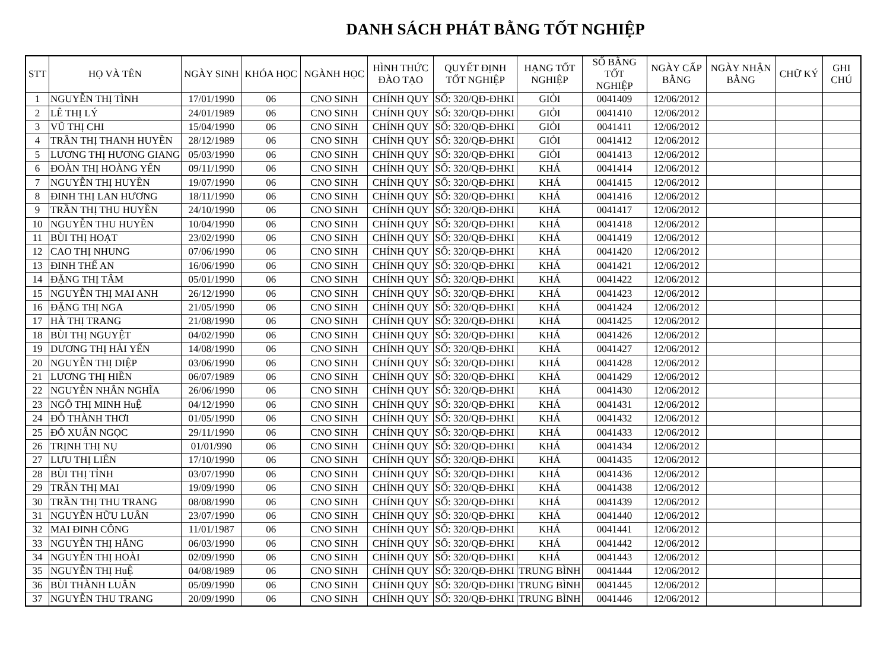DANH SÁCH PHÁT BẰNG TỐT NGHIỆP
| STT | HỌ VÀ TÊN | NGÀY SINH | KHÓA HỌC | NGÀNH HỌC | HÌNH THỨC ĐÀO TẠO | QUYẾT ĐỊNH TỐT NGHIỆP | HẠNG TỐT NGHIỆP | SỐ BẰNG TỐT NGHIỆP | NGÀY CẤP BẰNG | NGÀY NHẬN BẰNG | CHỮ KÝ | GHI CHÚ |
| --- | --- | --- | --- | --- | --- | --- | --- | --- | --- | --- | --- | --- |
| 1 | NGUYỄN THỊ TÌNH | 17/01/1990 | 06 | CNO SINH | CHÍNH QUY | SỐ: 320/QĐ-ĐHKI | GIỎI | 0041409 | 12/06/2012 | | | |
| 2 | LÊ THỊ LÝ | 24/01/1989 | 06 | CNO SINH | CHÍNH QUY | SỐ: 320/QĐ-ĐHKI | GIỎI | 0041410 | 12/06/2012 | | | |
| 3 | VŨ THỊ CHI | 15/04/1990 | 06 | CNO SINH | CHÍNH QUY | SỐ: 320/QĐ-ĐHKI | GIỎI | 0041411 | 12/06/2012 | | | |
| 4 | TRẦN THỊ THANH HUYỀN | 28/12/1989 | 06 | CNO SINH | CHÍNH QUY | SỐ: 320/QĐ-ĐHKI | GIỎI | 0041412 | 12/06/2012 | | | |
| 5 | LƯƠNG THỊ HƯƠNG GIANG | 05/03/1990 | 06 | CNO SINH | CHÍNH QUY | SỐ: 320/QĐ-ĐHKI | GIỎI | 0041413 | 12/06/2012 | | | |
| 6 | ĐOÀN THỊ HOÀNG YẾN | 09/11/1990 | 06 | CNO SINH | CHÍNH QUY | SỐ: 320/QĐ-ĐHKI | KHÁ | 0041414 | 12/06/2012 | | | |
| 7 | NGUYỄN THỊ HUYỀN | 19/07/1990 | 06 | CNO SINH | CHÍNH QUY | SỐ: 320/QĐ-ĐHKI | KHÁ | 0041415 | 12/06/2012 | | | |
| 8 | ĐINH THỊ LAN HƯƠNG | 18/11/1990 | 06 | CNO SINH | CHÍNH QUY | SỐ: 320/QĐ-ĐHKI | KHÁ | 0041416 | 12/06/2012 | | | |
| 9 | TRẦN THỊ THU HUYỀN | 24/10/1990 | 06 | CNO SINH | CHÍNH QUY | SỐ: 320/QĐ-ĐHKI | KHÁ | 0041417 | 12/06/2012 | | | |
| 10 | NGUYỄN THU HUYỀN | 10/04/1990 | 06 | CNO SINH | CHÍNH QUY | SỐ: 320/QĐ-ĐHKI | KHÁ | 0041418 | 12/06/2012 | | | |
| 11 | BÙI THỊ HOẠT | 23/02/1990 | 06 | CNO SINH | CHÍNH QUY | SỐ: 320/QĐ-ĐHKI | KHÁ | 0041419 | 12/06/2012 | | | |
| 12 | CAO THỊ NHUNG | 07/06/1990 | 06 | CNO SINH | CHÍNH QUY | SỐ: 320/QĐ-ĐHKI | KHÁ | 0041420 | 12/06/2012 | | | |
| 13 | ĐINH THẾ AN | 16/06/1990 | 06 | CNO SINH | CHÍNH QUY | SỐ: 320/QĐ-ĐHKI | KHÁ | 0041421 | 12/06/2012 | | | |
| 14 | ĐẶNG THỊ TÂM | 05/01/1990 | 06 | CNO SINH | CHÍNH QUY | SỐ: 320/QĐ-ĐHKI | KHÁ | 0041422 | 12/06/2012 | | | |
| 15 | NGUYỄN THỊ MAI ANH | 26/12/1990 | 06 | CNO SINH | CHÍNH QUY | SỐ: 320/QĐ-ĐHKI | KHÁ | 0041423 | 12/06/2012 | | | |
| 16 | ĐẶNG THỊ NGA | 21/05/1990 | 06 | CNO SINH | CHÍNH QUY | SỐ: 320/QĐ-ĐHKI | KHÁ | 0041424 | 12/06/2012 | | | |
| 17 | HÀ THỊ TRANG | 21/08/1990 | 06 | CNO SINH | CHÍNH QUY | SỐ: 320/QĐ-ĐHKI | KHÁ | 0041425 | 12/06/2012 | | | |
| 18 | BÙI THỊ NGUYỆT | 04/02/1990 | 06 | CNO SINH | CHÍNH QUY | SỐ: 320/QĐ-ĐHKI | KHÁ | 0041426 | 12/06/2012 | | | |
| 19 | DƯƠNG THỊ HẢI YẾN | 14/08/1990 | 06 | CNO SINH | CHÍNH QUY | SỐ: 320/QĐ-ĐHKI | KHÁ | 0041427 | 12/06/2012 | | | |
| 20 | NGUYỄN THỊ DIỆP | 03/06/1990 | 06 | CNO SINH | CHÍNH QUY | SỐ: 320/QĐ-ĐHKI | KHÁ | 0041428 | 12/06/2012 | | | |
| 21 | LƯƠNG THỊ HIỀN | 06/07/1989 | 06 | CNO SINH | CHÍNH QUY | SỐ: 320/QĐ-ĐHKI | KHÁ | 0041429 | 12/06/2012 | | | |
| 22 | NGUYỄN NHÂN NGHĨA | 26/06/1990 | 06 | CNO SINH | CHÍNH QUY | SỐ: 320/QĐ-ĐHKI | KHÁ | 0041430 | 12/06/2012 | | | |
| 23 | NGÔ THỊ MINH HuỆ | 04/12/1990 | 06 | CNO SINH | CHÍNH QUY | SỐ: 320/QĐ-ĐHKI | KHÁ | 0041431 | 12/06/2012 | | | |
| 24 | ĐỖ THÀNH THƠI | 01/05/1990 | 06 | CNO SINH | CHÍNH QUY | SỐ: 320/QĐ-ĐHKI | KHÁ | 0041432 | 12/06/2012 | | | |
| 25 | ĐỖ XUÂN NGỌC | 29/11/1990 | 06 | CNO SINH | CHÍNH QUY | SỐ: 320/QĐ-ĐHKI | KHÁ | 0041433 | 12/06/2012 | | | |
| 26 | TRỊNH THỊ NỤ | 01/01/990 | 06 | CNO SINH | CHÍNH QUY | SỐ: 320/QĐ-ĐHKI | KHÁ | 0041434 | 12/06/2012 | | | |
| 27 | LƯU THỊ LIÊN | 17/10/1990 | 06 | CNO SINH | CHÍNH QUY | SỐ: 320/QĐ-ĐHKI | KHÁ | 0041435 | 12/06/2012 | | | |
| 28 | BÙI THỊ TỈNH | 03/07/1990 | 06 | CNO SINH | CHÍNH QUY | SỐ: 320/QĐ-ĐHKI | KHÁ | 0041436 | 12/06/2012 | | | |
| 29 | TRẦN THỊ MAI | 19/09/1990 | 06 | CNO SINH | CHÍNH QUY | SỐ: 320/QĐ-ĐHKI | KHÁ | 0041438 | 12/06/2012 | | | |
| 30 | TRẦN THỊ THU TRANG | 08/08/1990 | 06 | CNO SINH | CHÍNH QUY | SỐ: 320/QĐ-ĐHKI | KHÁ | 0041439 | 12/06/2012 | | | |
| 31 | NGUYỄN HỮU LUÂN | 23/07/1990 | 06 | CNO SINH | CHÍNH QUY | SỐ: 320/QĐ-ĐHKI | KHÁ | 0041440 | 12/06/2012 | | | |
| 32 | MAI ĐINH CÔNG | 11/01/1987 | 06 | CNO SINH | CHÍNH QUY | SỐ: 320/QĐ-ĐHKI | KHÁ | 0041441 | 12/06/2012 | | | |
| 33 | NGUYỄN THỊ HẰNG | 06/03/1990 | 06 | CNO SINH | CHÍNH QUY | SỐ: 320/QĐ-ĐHKI | KHÁ | 0041442 | 12/06/2012 | | | |
| 34 | NGUYỄN THỊ HOÀI | 02/09/1990 | 06 | CNO SINH | CHÍNH QUY | SỐ: 320/QĐ-ĐHKI | KHÁ | 0041443 | 12/06/2012 | | | |
| 35 | NGUYỄN THỊ HuỆ | 04/08/1989 | 06 | CNO SINH | CHÍNH QUY | SỐ: 320/QĐ-ĐHKI | TRUNG BÌNH | 0041444 | 12/06/2012 | | | |
| 36 | BÙI THÀNH LUÂN | 05/09/1990 | 06 | CNO SINH | CHÍNH QUY | SỐ: 320/QĐ-ĐHKI | TRUNG BÌNH | 0041445 | 12/06/2012 | | | |
| 37 | NGUYỄN THU TRANG | 20/09/1990 | 06 | CNO SINH | CHÍNH QUY | SỐ: 320/QĐ-ĐHKI | TRUNG BÌNH | 0041446 | 12/06/2012 | | | |